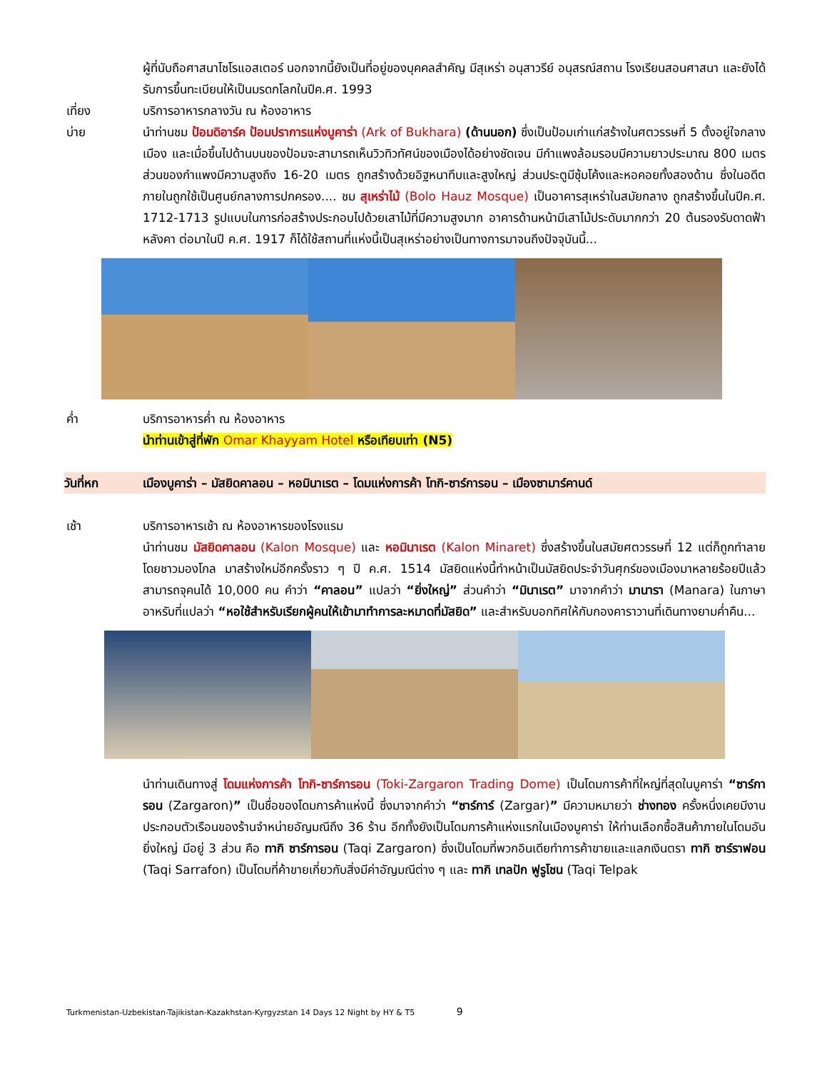ผู้ที่นับถือศาสนาโซโรแอสเตอร์ นอกจากนี้ยังเป็นที่อยู่ของบุคคลสำคัญ มีสุเหร่า อนุสาวรีย์ อนุสรณ์สถาน โรงเรียนสอนศาสนา และยังได้รับการขึ้นทะเบียนให้เป็นมรดกโลกในปีค.ศ. 1993
เที่ยง บริการอาหารกลางวัน ณ ห้องอาหาร
บ่าย นำท่านชม ป้อมดิอาร์ค ป้อมปราการแห่งบูคาร่า (Ark of Bukhara) (ด้านนอก) ซึ่งเป็นป้อมเก่าแก่สร้างในศตวรรษที่ 5 ตั้งอยู่ใจกลางเมือง และเมื่อขึ้นไปด้านบนของป้อมจะสามารถเห็นวิวทิวทัศน์ของเมืองได้อย่างชัดเจน มีกำแพงล้อมรอบมีความยาวประมาณ 800 เมตร ส่วนของกำแพงมีความสูงถึง 16-20 เมตร ถูกสร้างด้วยอิฐหนาทึบและสูงใหญ่ ส่วนประตูมีซุ้มโค้งและหอคอยทั้งสองด้าน ซึ่งในอดีตภายในถูกใช้เป็นศูนย์กลางการปกครอง.... ชม สุเหร่าไม้ (Bolo Hauz Mosque) เป็นอาคารสุเหร่าในสมัยกลาง ถูกสร้างขึ้นในปีค.ศ. 1712-1713 รูปแบบในการก่อสร้างประกอบไปด้วยเสาไม้ที่มีความสูงมาก อาคารด้านหน้ามีเสาไม้ประดับมากกว่า 20 ต้นรองรับดาดฟ้าหลังคา ต่อมาในปี ค.ศ. 1917 ก็ได้ใช้สถานที่แห่งนี้เป็นสุเหร่าอย่างเป็นทางการมาจนถึงปัจจุบันนี้...
ค่ำ บริการอาหารค่ำ ณ ห้องอาหาร
นำท่านเข้าสู่ที่พัก Omar Khayyam Hotel หรือเทียบเท่า (N5)
วันที่หก เมืองบูคาร่า – มัสยิดคาลอน – หอมินาเรต – โดมแห่งการค้า โทกิ-ซาร์การอน – เมืองซามาร์คานด์
เช้า บริการอาหารเช้า ณ ห้องอาหารของโรงแรม
นำท่านชม มัสยิดคาลอน (Kalon Mosque) และ หอมินาเรต (Kalon Minaret) ซึ่งสร้างขึ้นในสมัยศตวรรษที่ 12 แต่ก็ถูกทำลายโดยชาวมองโกล มาสร้างใหม่อีกครั้งราว ๆ ปี ค.ศ. 1514 มัสยิดแห่งนี้ทำหน้าเป็นมัสยิดประจำวันศุกร์ของเมืองมาหลายร้อยปีแล้ว สามารถจุคนได้ 10,000 คน คำว่า “คาลอน” แปลว่า “ยิ่งใหญ่” ส่วนคำว่า “มินาเรต” มาจากคำว่า มานารา (Manara) ในภาษาอาหรับที่แปลว่า “หอใช้สำหรับเรียกผู้คนให้เข้ามาทำการละหมาดที่มัสยิด” และสำหรับบอกทิศให้กับกองคาราวานที่เดินทางยามค่ำคืน...
นำท่านเดินทางสู่ โดมแห่งการค้า โทกิ-ซาร์การอน (Toki-Zargaron Trading Dome) เป็นโดมการค้าที่ใหญ่ที่สุดในบูคาร่า “ซาร์การอน (Zargaron)” เป็นชื่อของโดมการค้าแห่งนี้ ซึ่งมาจากคำว่า “ซาร์การ์ (Zargar)” มีความหมายว่า ช่างทอง ครั้งหนึ่งเคยมีงานประกอบตัวเรือนของร้านจำหน่ายอัญมณีถึง 36 ร้าน อีกทั้งยังเป็นโดมการค้าแห่งแรกในเมืองบูคาร่า ให้ท่านเลือกซื้อสินค้าภายในโดมอันยิ่งใหญ่ มีอยู่ 3 ส่วน คือ ทากิ ซาร์การอน (Taqi Zargaron) ซึ่งเป็นโดมที่พวกอินเดียทำการค้าขายและแลกเงินตรา ทากิ ซาร์ราฟอน (Taqi Sarrafon) เป็นโดมที่ค้าขายเกี่ยวกับสิ่งมีค่าอัญมณีต่าง ๆ และ ทากิ เทลปัก ฟูรูโชน (Taqi Telpak
Turkmenistan-Uzbekistan-Tajikistan-Kazakhstan-Kyrgyzstan 14 Days 12 Night by HY & T5 9